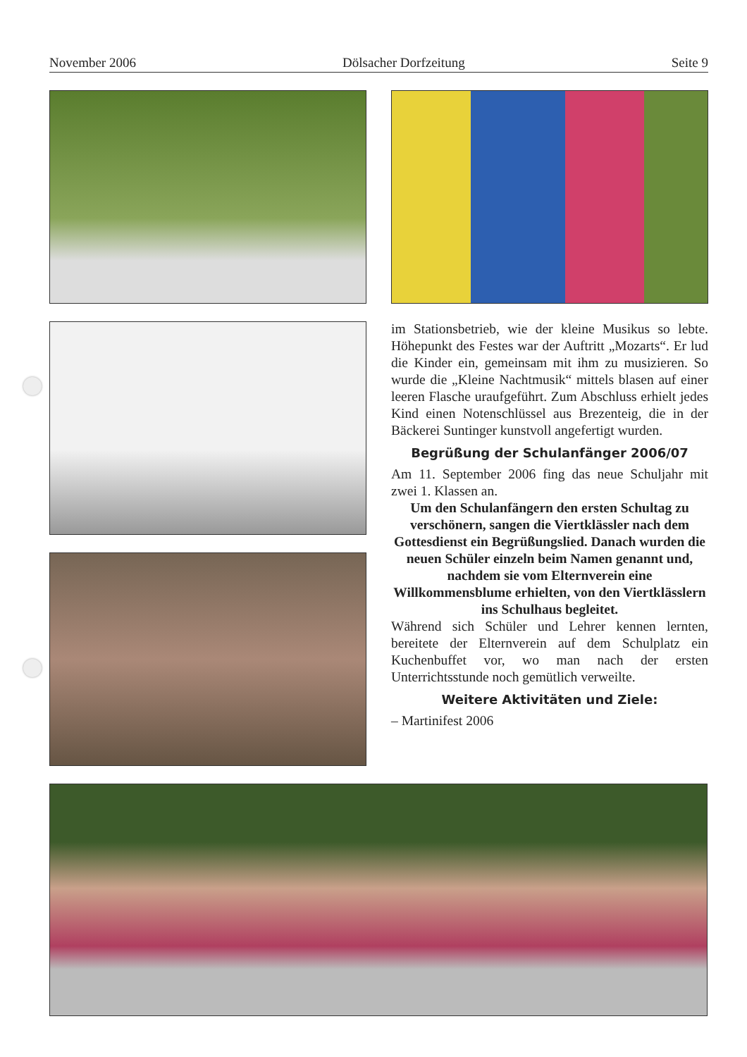November 2006 Dölsacher Dorfzeitung Seite 9
im Stationsbetrieb, wie der kleine Musikus so lebte. Höhepunkt des Festes war der Auftritt „Mozarts“. Er lud die Kinder ein, gemeinsam mit ihm zu musizieren. So wurde die „Kleine Nachtmusik“ mittels blasen auf einer leeren Flasche uraufgeführt. Zum Abschluss erhielt jedes Kind einen Notenschlüssel aus Brezenteig, die in der Bäckerei Suntinger kunstvoll angefertigt wurden.
Begrüßung der Schulanfänger 2006/07
Am 11. September 2006 fing das neue Schuljahr mit zwei 1. Klassen an.
Um den Schulanfängern den ersten Schultag zu verschönern, sangen die Viertklässler nach dem Gottesdienst ein Begrüßungslied. Danach wurden die neuen Schüler einzeln beim Namen genannt und, nachdem sie vom Elternverein eine Willkommensblume erhielten, von den Viertklässlern ins Schulhaus begleitet.
Während sich Schüler und Lehrer kennen lernten, bereitete der Elternverein auf dem Schulplatz ein Kuchenbuffet vor, wo man nach der ersten Unterrichtsstunde noch gemütlich verweilte.
Weitere Aktivitäten und Ziele:
– Martinifest 2006